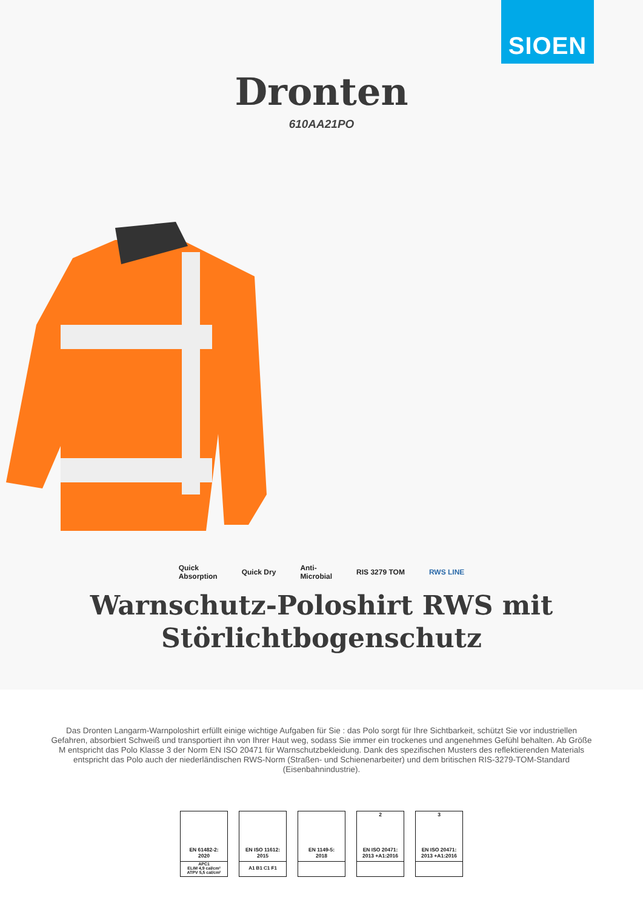SIOEN
Dronten
610AA21PO
Quick
Absorption Quick Dry Anti-
Microbial RIS 3279 TOM RWS LINE
Warnschutz-Poloshirt RWS mit
Störlichtbogenschutz
Das Dronten Langarm-Warnpoloshirt erfüllt einige wichtige Aufgaben für Sie : das Polo sorgt für Ihre Sichtbarkeit, schützt Sie vor industriellen Gefahren, absorbiert Schweiß und transportiert ihn von Ihrer Haut weg, sodass Sie immer ein trockenes und angenehmes Gefühl behalten. Ab Größe M entspricht das Polo Klasse 3 der Norm EN ISO 20471 für Warnschutzbekleidung. Dank des spezifischen Musters des reflektierenden Materials entspricht das Polo auch der niederländischen RWS-Norm (Straßen- und Schienenarbeiter) und dem britischen RIS-3279-TOM-Standard (Eisenbahnindustrie).
EN 61482-2:
2020
APC1
ELIM 4,9 cal/cm²
ATPV 5,5 cal/cm²
EN ISO 11612:
2015
A1 B1 C1 F1
EN 1149-5:
2018
2
EN ISO 20471:
2013 +A1:2016
3
EN ISO 20471:
2013 +A1:2016